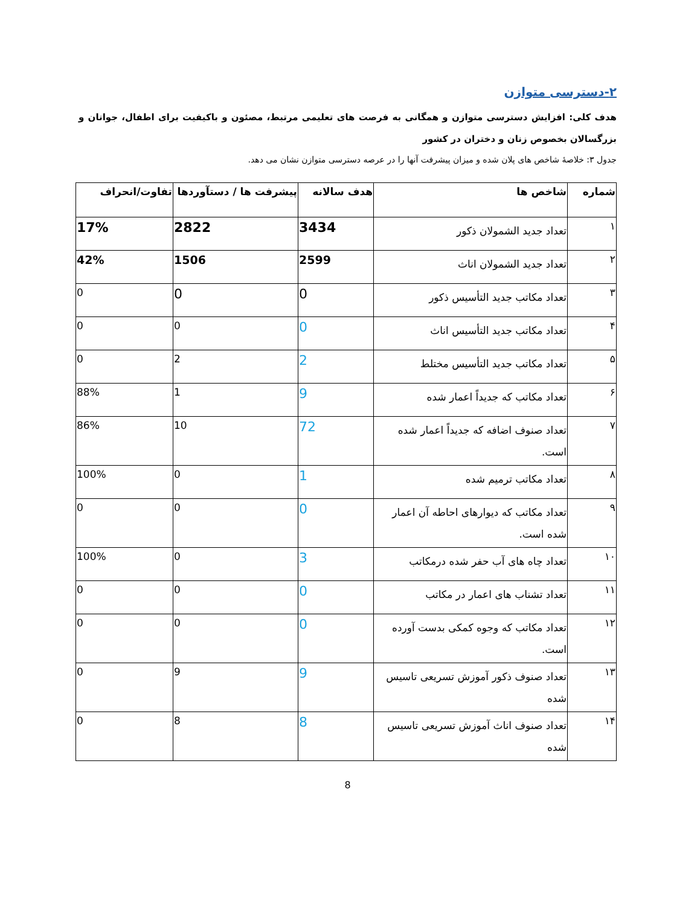۲-دسترسی متوازن
هدف کلی: افزایش دسترسی متوازن و همگانی به فرصت های تعلیمی مرتبط، مصئون و باکیفیت برای اطفال، جوانان و بزرگسالان بخصوص زنان و دختران در کشور
جدول ۳: خلاصهٔ شاخص های پلان شده و میزان پیشرفت آنها را در عرصه دسترسی متوازن نشان می دهد.
| شماره | شاخص ها | هدف سالانه | پیشرفت ها / دستآوردها | تفاوت/انحراف |
| --- | --- | --- | --- | --- |
| ۱ | تعداد جدید الشمولان ذکور | 3434 | 2822 | 17% |
| ۲ | تعداد جدید الشمولان اناث | 2599 | 1506 | 42% |
| ۳ | تعداد مکاتب جدید التأسیس ذکور | 0 | 0 | 0 |
| ۴ | تعداد مکاتب جدید التأسیس اناث | 0 | 0 | 0 |
| ۵ | تعداد مکاتب جدید التأسیس مختلط | 2 | 2 | 0 |
| ۶ | تعداد مکاتب که جدیداً اعمار شده | 9 | 1 | 88% |
| ۷ | تعداد صنوف اضافه که جدیداً اعمار شده است. | 72 | 10 | 86% |
| ۸ | تعداد مکاتب ترمیم شده | 1 | 0 | 100% |
| ۹ | تعداد مکاتب که دیوارهای احاطه آن اعمار شده است. | 0 | 0 | 0 |
| ۱۰ | تعداد چاه های آب حفر شده درمکاتب | 3 | 0 | 100% |
| ۱۱ | تعداد تشناب های اعمار در مکاتب | 0 | 0 | 0 |
| ۱۲ | تعداد مکاتب که وجوه کمکی بدست آورده است. | 0 | 0 | 0 |
| ۱۳ | تعداد صنوف ذکور آموزش تسریعی تاسیس شده | 9 | 9 | 0 |
| ۱۴ | تعداد صنوف اناث آموزش تسریعی تاسیس شده | 8 | 8 | 0 |
8